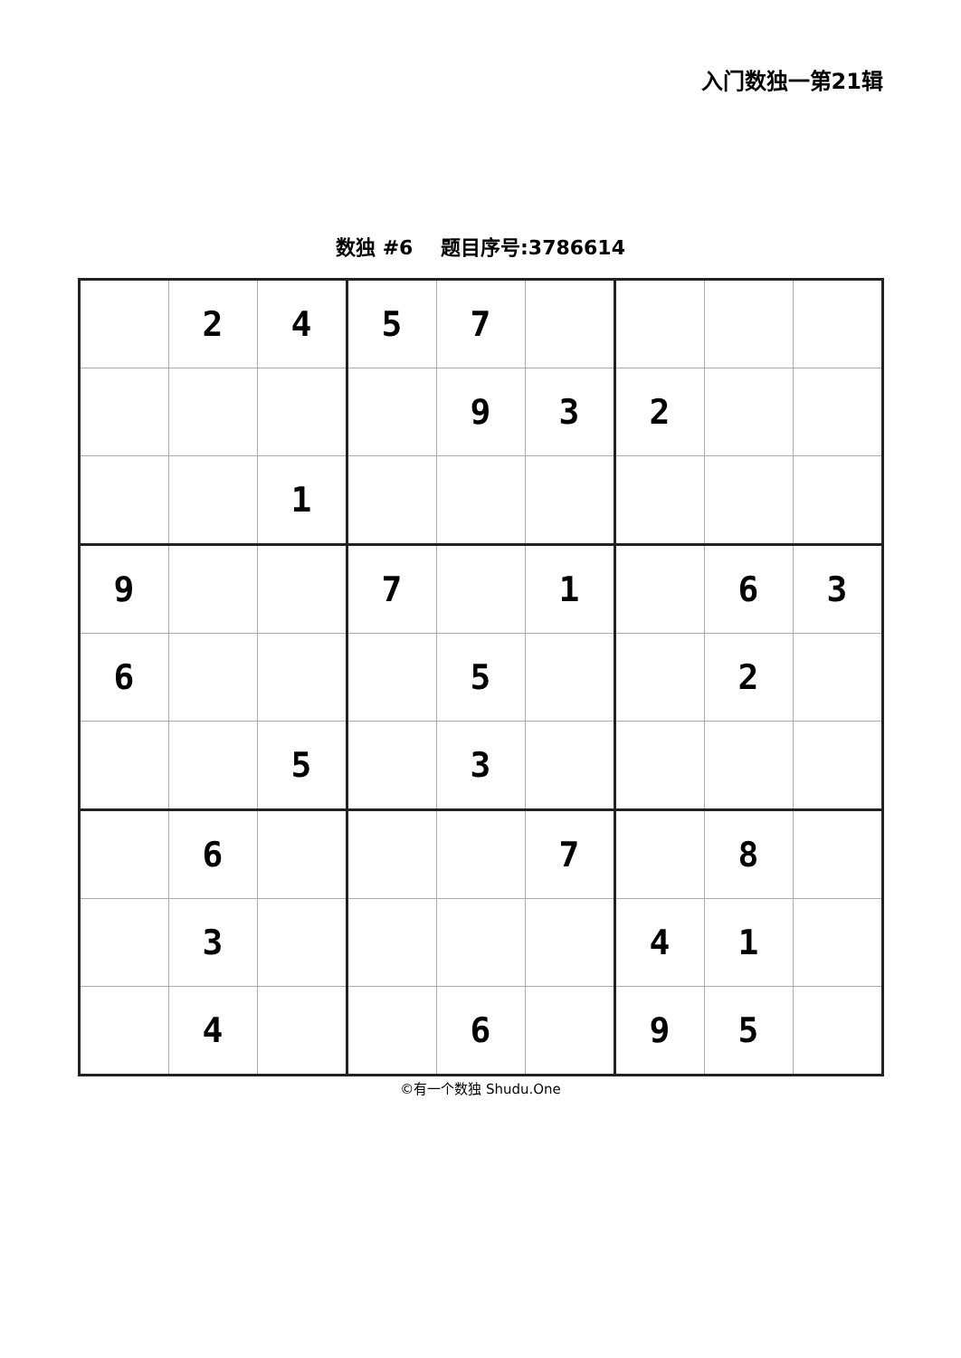入门数独一第21辑
数独 #6 题目序号:3786614
| | 2 | 4 | 5 | 7 | | | | |
| | | | | 9 | 3 | 2 | | |
| | | 1 | | | | | | |
| 9 | | | 7 | | 1 | | 6 | 3 |
| 6 | | | | 5 | | | 2 | |
| | | 5 | | 3 | | | | |
| | 6 | | | | 7 | | 8 | |
| | 3 | | | | | 4 | 1 | |
| | 4 | | | 6 | | 9 | 5 | |
©有一个数独 Shudu.One